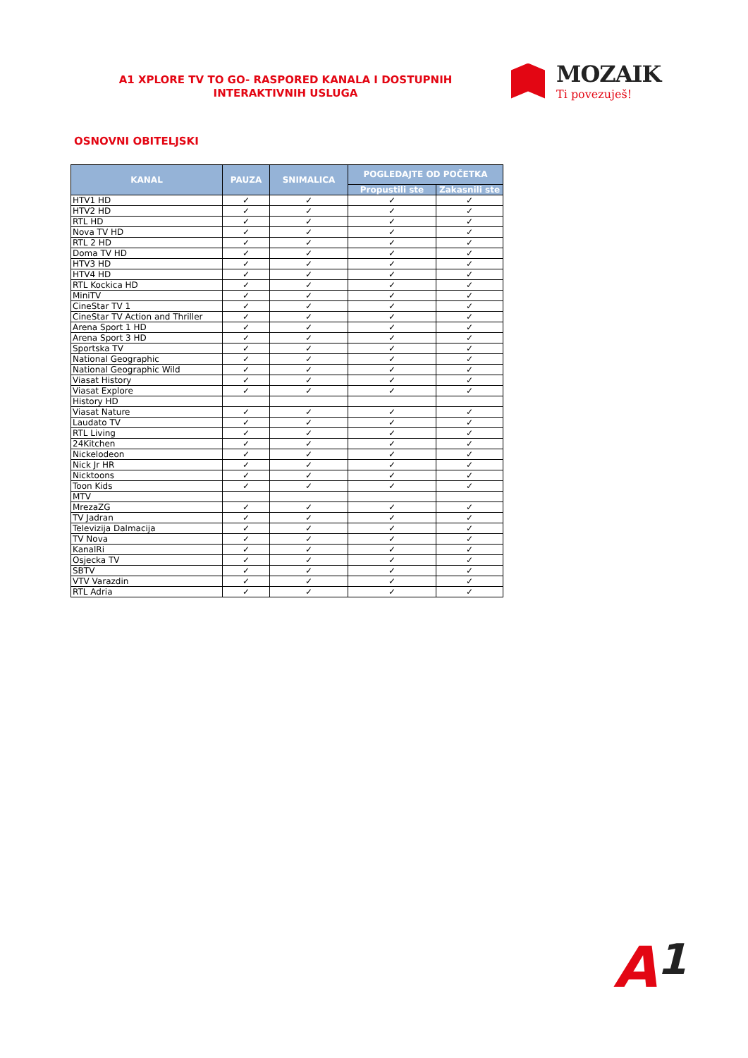A1 XPLORE TV TO GO- RASPORED KANALA I DOSTUPNIH INTERAKTIVNIH USLUGA
MOZAIK
Ti povezuješ!
OSNOVNI OBITELJSKI
| KANAL | PAUZA | SNIMALICA | POGLEDAJTE OD POČETKA | |
| --- | --- | --- | --- | --- |
| | | | Propustili ste | Zakasnili ste |
| HTV1 HD | ✓ | ✓ | ✓ | ✓ |
| HTV2 HD | ✓ | ✓ | ✓ | ✓ |
| RTL HD | ✓ | ✓ | ✓ | ✓ |
| Nova TV HD | ✓ | ✓ | ✓ | ✓ |
| RTL 2 HD | ✓ | ✓ | ✓ | ✓ |
| Doma TV HD | ✓ | ✓ | ✓ | ✓ |
| HTV3 HD | ✓ | ✓ | ✓ | ✓ |
| HTV4 HD | ✓ | ✓ | ✓ | ✓ |
| RTL Kockica HD | ✓ | ✓ | ✓ | ✓ |
| MiniTV | ✓ | ✓ | ✓ | ✓ |
| CineStar TV 1 | ✓ | ✓ | ✓ | ✓ |
| CineStar TV Action and Thriller | ✓ | ✓ | ✓ | ✓ |
| Arena Sport 1 HD | ✓ | ✓ | ✓ | ✓ |
| Arena Sport 3 HD | ✓ | ✓ | ✓ | ✓ |
| Sportska TV | ✓ | ✓ | ✓ | ✓ |
| National Geographic | ✓ | ✓ | ✓ | ✓ |
| National Geographic Wild | ✓ | ✓ | ✓ | ✓ |
| Viasat History | ✓ | ✓ | ✓ | ✓ |
| Viasat Explore | ✓ | ✓ | ✓ | ✓ |
| History HD | | | | |
| Viasat Nature | ✓ | ✓ | ✓ | ✓ |
| Laudato TV | ✓ | ✓ | ✓ | ✓ |
| RTL Living | ✓ | ✓ | ✓ | ✓ |
| 24Kitchen | ✓ | ✓ | ✓ | ✓ |
| Nickelodeon | ✓ | ✓ | ✓ | ✓ |
| Nick Jr HR | ✓ | ✓ | ✓ | ✓ |
| Nicktoons | ✓ | ✓ | ✓ | ✓ |
| Toon Kids | ✓ | ✓ | ✓ | ✓ |
| MTV | | | | |
| MrezaZG | ✓ | ✓ | ✓ | ✓ |
| TV Jadran | ✓ | ✓ | ✓ | ✓ |
| Televizija Dalmacija | ✓ | ✓ | ✓ | ✓ |
| TV Nova | ✓ | ✓ | ✓ | ✓ |
| KanalRi | ✓ | ✓ | ✓ | ✓ |
| Osjecka TV | ✓ | ✓ | ✓ | ✓ |
| SBTV | ✓ | ✓ | ✓ | ✓ |
| VTV Varazdin | ✓ | ✓ | ✓ | ✓ |
| RTL Adria | ✓ | ✓ | ✓ | ✓ |
A1